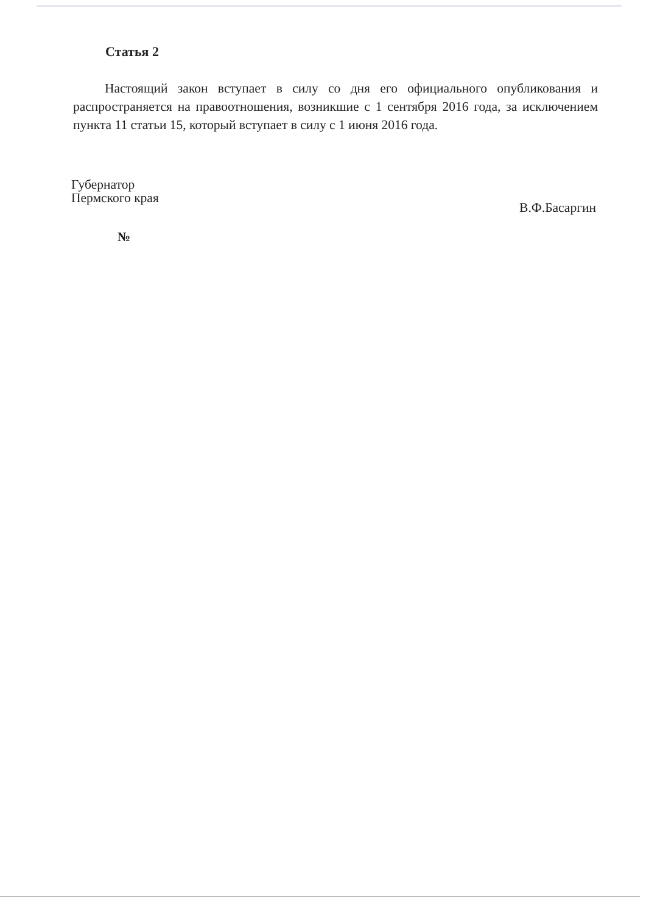Статья 2
Настоящий закон вступает в силу со дня его официального опубликования и распространяется на правоотношения, возникшие с 1 сентября 2016 года, за исключением пункта 11 статьи 15, который вступает в силу с 1 июня 2016 года.
Губернатор
Пермского края
В.Ф.Басаргин
№